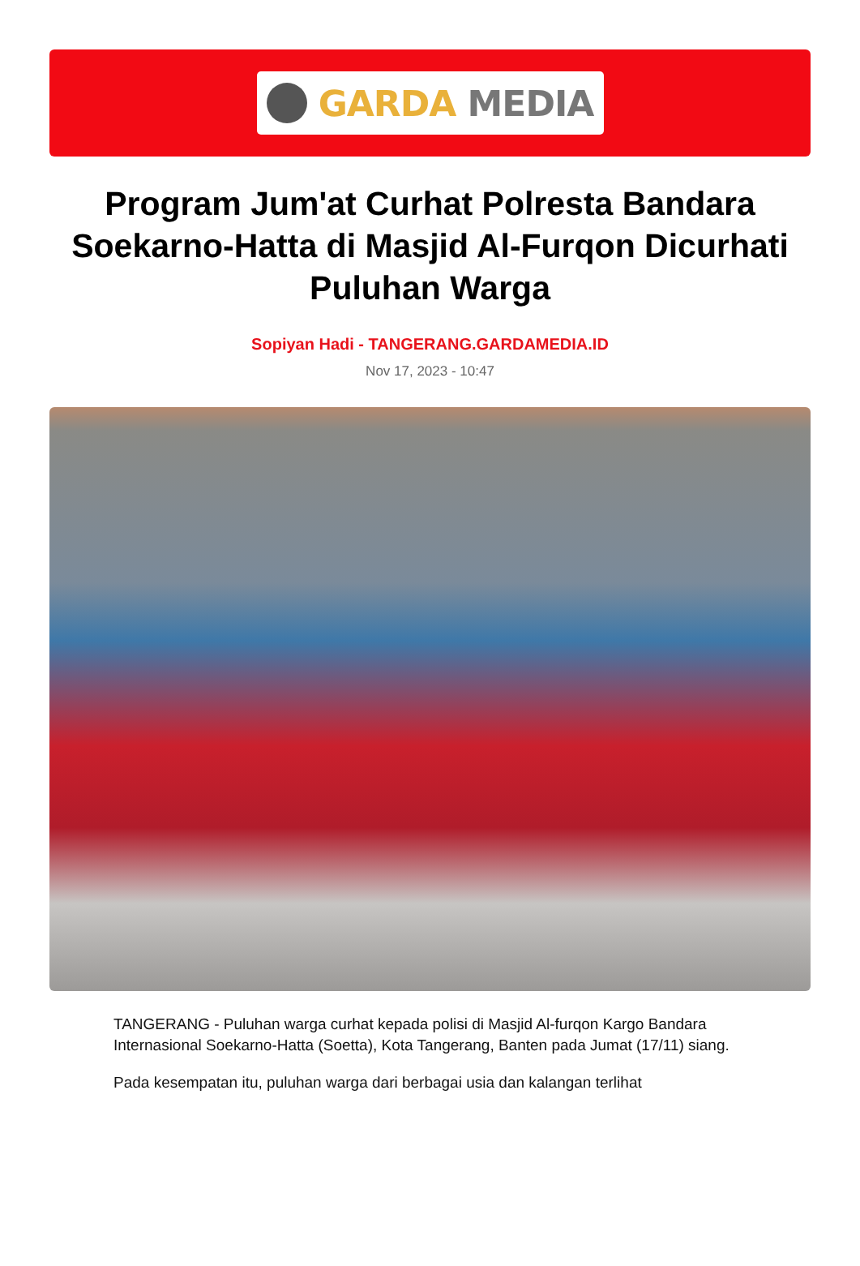GARDA MEDIA
Program Jum'at Curhat Polresta Bandara Soekarno-Hatta di Masjid Al-Furqon Dicurhati Puluhan Warga
Sopiyan Hadi - TANGERANG.GARDAMEDIA.ID
Nov 17, 2023 - 10:47
TANGERANG - Puluhan warga curhat kepada polisi di Masjid Al-furqon Kargo Bandara Internasional Soekarno-Hatta (Soetta), Kota Tangerang, Banten pada Jumat (17/11) siang.
Pada kesempatan itu, puluhan warga dari berbagai usia dan kalangan terlihat